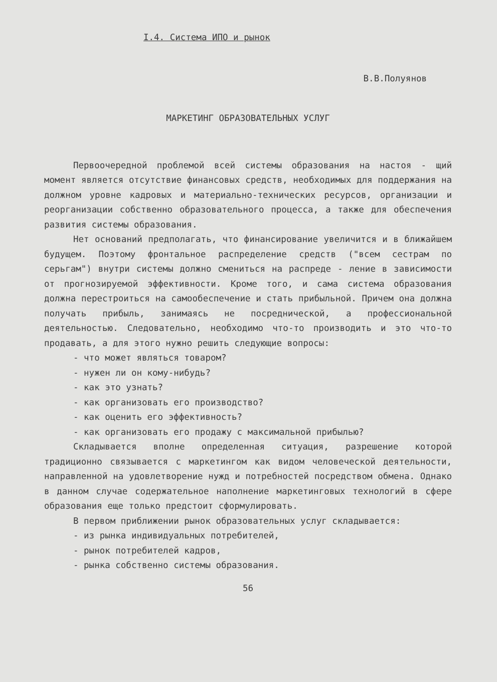I.4. Система ИПО и рынок
В.В.Полуянов
МАРКЕТИНГ ОБРАЗОВАТЕЛЬНЫХ УСЛУГ
Первоочередной проблемой всей системы образования на настоя - щий момент является отсутствие финансовых средств, необходимых для поддержания на должном уровне кадровых и материально-технических ресурсов, организации и реорганизации собственно образовательного процесса, а также для обеспечения развития системы образования.
Нет оснований предполагать, что финансирование увеличится и в ближайшем будущем. Поэтому фронтальное распределение средств ("всем сестрам по серьгам") внутри системы должно смениться на распреде - ление в зависимости от прогнозируемой эффективности. Кроме того, и сама система образования должна перестроиться на самообеспечение и стать прибыльной. Причем она должна получать прибыль, занимаясь не посреднической, а профессиональной деятельностью. Следовательно, необходимо что-то производить и это что-то продавать, а для этого нужно решить следующие вопросы:
- что может являться товаром?
- нужен ли он кому-нибудь?
- как это узнать?
- как организовать его производство?
- как оценить его эффективность?
- как организовать его продажу с максимальной прибылью?
Складывается вполне определенная ситуация, разрешение которой традиционно связывается с маркетингом как видом человеческой деятельности, направленной на удовлетворение нужд и потребностей посредством обмена. Однако в данном случае содержательное наполнение маркетинговых технологий в сфере образования еще только предстоит сформулировать.
В первом приближении рынок образовательных услуг складывается:
- из рынка индивидуальных потребителей,
- рынок потребителей кадров,
- рынка собственно системы образования.
56